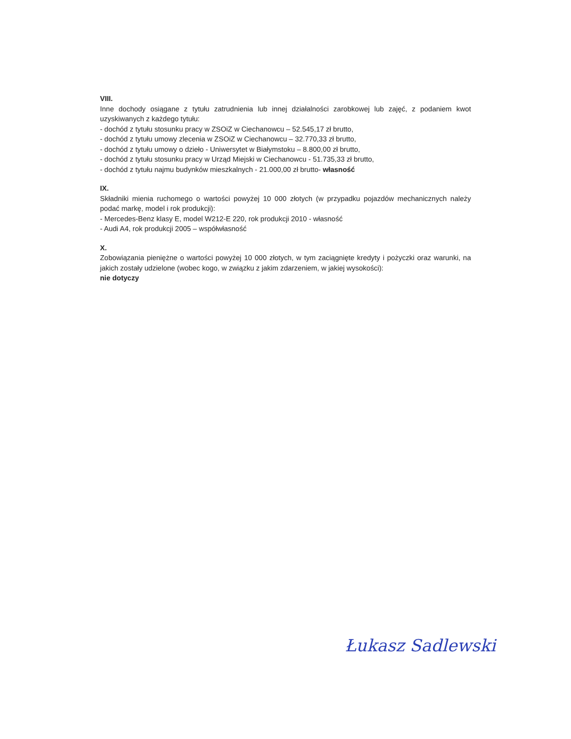VIII.
Inne dochody osiągane z tytułu zatrudnienia lub innej działalności zarobkowej lub zajęć, z podaniem kwot uzyskiwanych z każdego tytułu:
- dochód z tytułu stosunku pracy w ZSOiZ w Ciechanowcu – 52.545,17 zł brutto,
- dochód z tytułu umowy zlecenia w ZSOiZ w Ciechanowcu – 32.770,33 zł brutto,
- dochód z tytułu umowy o dzieło - Uniwersytet w Białymstoku – 8.800,00 zł brutto,
- dochód z tytułu stosunku pracy w Urząd Miejski w Ciechanowcu - 51.735,33 zł brutto,
- dochód z tytułu najmu budynków mieszkalnych - 21.000,00 zł brutto- własność
IX.
Składniki mienia ruchomego o wartości powyżej 10 000 złotych (w przypadku pojazdów mechanicznych należy podać markę, model i rok produkcji):
- Mercedes-Benz klasy E, model W212-E 220, rok produkcji 2010 - własność
- Audi A4, rok produkcji 2005 – współwłasność
X.
Zobowiązania pieniężne o wartości powyżej 10 000 złotych, w tym zaciągnięte kredyty i pożyczki oraz warunki, na jakich zostały udzielone (wobec kogo, w związku z jakim zdarzeniem, w jakiej wysokości):
nie dotyczy
Łukasz Sadlewski